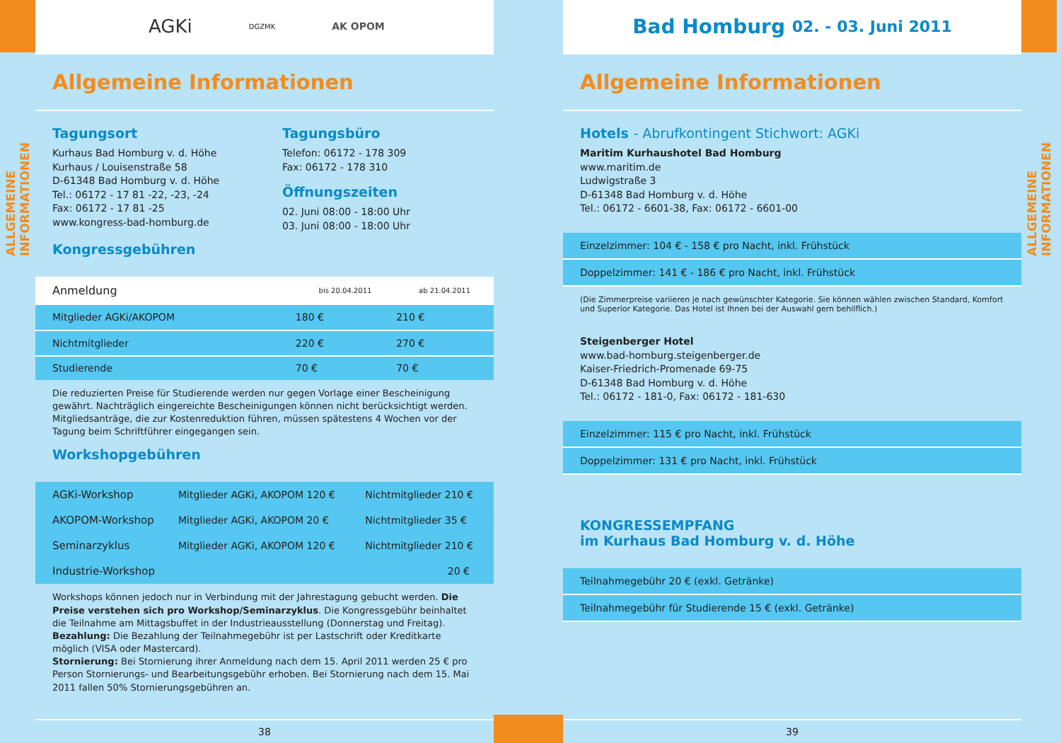ALLGEMEINE INFORMATIONEN
AGKi DGZMK AK OPOM
Allgemeine Informationen
Tagungsort
Kurhaus Bad Homburg v. d. Höhe
Kurhaus / Louisenstraße 58
D-61348 Bad Homburg v. d. Höhe
Tel.: 06172 - 17 81 -22, -23, -24
Fax: 06172 - 17 81 -25
www.kongress-bad-homburg.de
Kongressgebühren
Tagungsbüro
Telefon: 06172 - 178 309
Fax: 06172 - 178 310
Öffnungszeiten
02. Juni 08:00 - 18:00 Uhr
03. Juni 08:00 - 18:00 Uhr
| Anmeldung | bis 20.04.2011 | ab 21.04.2011 |
| --- | --- | --- |
| Mitglieder AGKi/AKOPOM | 180 € | 210 € |
| Nichtmitglieder | 220 € | 270 € |
| Studierende | 70 € | 70 € |
Die reduzierten Preise für Studierende werden nur gegen Vorlage einer Bescheinigung gewährt. Nachträglich eingereichte Bescheinigungen können nicht berücksichtigt werden. Mitgliedsanträge, die zur Kostenreduktion führen, müssen spätestens 4 Wochen vor der Tagung beim Schriftführer eingegangen sein.
Workshopgebühren
| AGKi-Workshop | Mitglieder AGKi, AKOPOM 120 € | Nichtmitglieder 210 € |
| AKOPOM-Workshop | Mitglieder AGKi, AKOPOM 20 € | Nichtmitglieder 35 € |
| Seminarzyklus | Mitglieder AGKi, AKOPOM 120 € | Nichtmitglieder 210 € |
| Industrie-Workshop | | 20 € |
Workshops können jedoch nur in Verbindung mit der Jahrestagung gebucht werden. Die Preise verstehen sich pro Workshop/Seminarzyklus. Die Kongressgebühr beinhaltet die Teilnahme am Mittagsbuffet in der Industrieausstellung (Donnerstag und Freitag).
Bezahlung: Die Bezahlung der Teilnahmegebühr ist per Lastschrift oder Kreditkarte möglich (VISA oder Mastercard).
Stornierung: Bei Stornierung ihrer Anmeldung nach dem 15. April 2011 werden 25 € pro Person Stornierungs- und Bearbeitungsgebühr erhoben. Bei Stornierung nach dem 15. Mai 2011 fallen 50% Stornierungsgebühren an.
38
Bad Homburg 02. - 03. Juni 2011
Allgemeine Informationen
Hotels - Abrufkontingent Stichwort: AGKi
Maritim Kurhaushotel Bad Homburg
www.maritim.de
Ludwigstraße 3
D-61348 Bad Homburg v. d. Höhe
Tel.: 06172 - 6601-38, Fax: 06172 - 6601-00
Einzelzimmer: 104 € - 158 € pro Nacht, inkl. Frühstück
Doppelzimmer: 141 € - 186 € pro Nacht, inkl. Frühstück
(Die Zimmerpreise variieren je nach gewünschter Kategorie. Sie können wählen zwischen Standard, Komfort und Superior Kategorie. Das Hotel ist Ihnen bei der Auswahl gern behilflich.)
Steigenberger Hotel
www.bad-homburg.steigenberger.de
Kaiser-Friedrich-Promenade 69-75
D-61348 Bad Homburg v. d. Höhe
Tel.: 06172 - 181-0, Fax: 06172 - 181-630
Einzelzimmer: 115 € pro Nacht, inkl. Frühstück
Doppelzimmer: 131 € pro Nacht, inkl. Frühstück
KONGRESSEMPFANG
im Kurhaus Bad Homburg v. d. Höhe
Teilnahmegebühr 20 € (exkl. Getränke)
Teilnahmegebühr für Studierende 15 € (exkl. Getränke)
39
ALLGEMEINE INFORMATIONEN